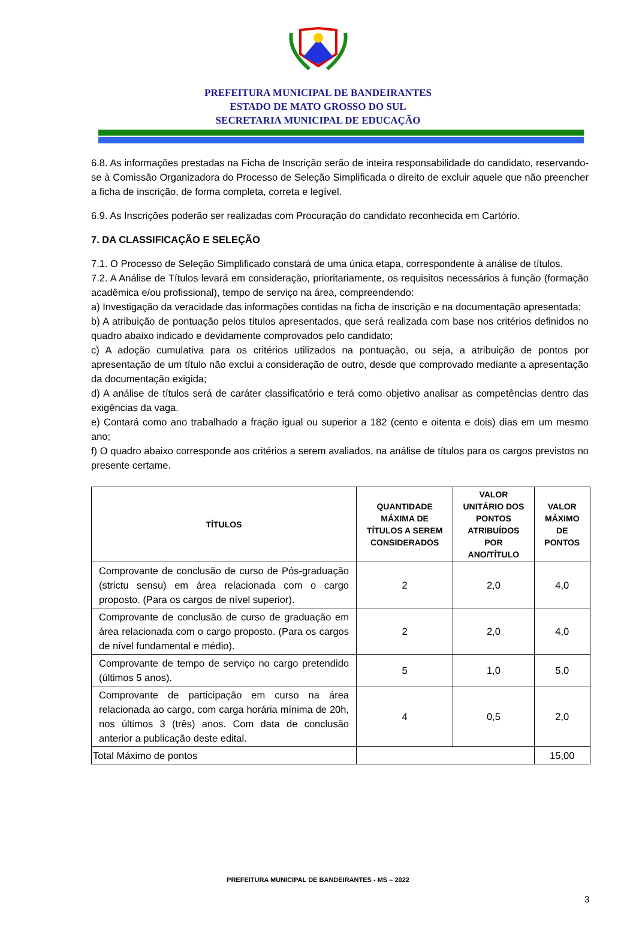PREFEITURA MUNICIPAL DE BANDEIRANTES
ESTADO DE MATO GROSSO DO SUL
SECRETARIA MUNICIPAL DE EDUCAÇÃO
6.8. As informações prestadas na Ficha de Inscrição serão de inteira responsabilidade do candidato, reservando-se à Comissão Organizadora do Processo de Seleção Simplificada o direito de excluir aquele que não preencher a ficha de inscrição, de forma completa, correta e legível.
6.9. As Inscrições poderão ser realizadas com Procuração do candidato reconhecida em Cartório.
7. DA CLASSIFICAÇÃO E SELEÇÃO
7.1. O Processo de Seleção Simplificado constará de uma única etapa, correspondente à análise de títulos.
7.2. A Análise de Títulos levará em consideração, prioritariamente, os requisitos necessários à função (formação acadêmica e/ou profissional), tempo de serviço na área, compreendendo:
a) Investigação da veracidade das informações contidas na ficha de inscrição e na documentação apresentada;
b) A atribuição de pontuação pelos títulos apresentados, que será realizada com base nos critérios definidos no quadro abaixo indicado e devidamente comprovados pelo candidato;
c) A adoção cumulativa para os critérios utilizados na pontuação, ou seja, a atribuição de pontos por apresentação de um título não exclui a consideração de outro, desde que comprovado mediante a apresentação da documentação exigida;
d) A análise de títulos será de caráter classificatório e terá como objetivo analisar as competências dentro das exigências da vaga.
e) Contará como ano trabalhado a fração igual ou superior a 182 (cento e oitenta e dois) dias em um mesmo ano;
f) O quadro abaixo corresponde aos critérios a serem avaliados, na análise de títulos para os cargos previstos no presente certame.
| TÍTULOS | QUANTIDADE MÁXIMA DE TÍTULOS A SEREM CONSIDERADOS | VALOR UNITÁRIO DOS PONTOS ATRIBUÍDOS POR ANO/TÍTULO | VALOR MÁXIMO DE PONTOS |
| --- | --- | --- | --- |
| Comprovante de conclusão de curso de Pós-graduação (strictu sensu) em área relacionada com o cargo proposto. (Para os cargos de nível superior). | 2 | 2,0 | 4,0 |
| Comprovante de conclusão de curso de graduação em área relacionada com o cargo proposto. (Para os cargos de nível fundamental e médio). | 2 | 2,0 | 4,0 |
| Comprovante de tempo de serviço no cargo pretendido (últimos 5 anos). | 5 | 1,0 | 5,0 |
| Comprovante de participação em curso na área relacionada ao cargo, com carga horária mínima de 20h, nos últimos 3 (três) anos. Com data de conclusão anterior a publicação deste edital. | 4 | 0,5 | 2,0 |
| Total Máximo de pontos | | | 15,00 |
PREFEITURA MUNICIPAL DE BANDEIRANTES - MS – 2022
3